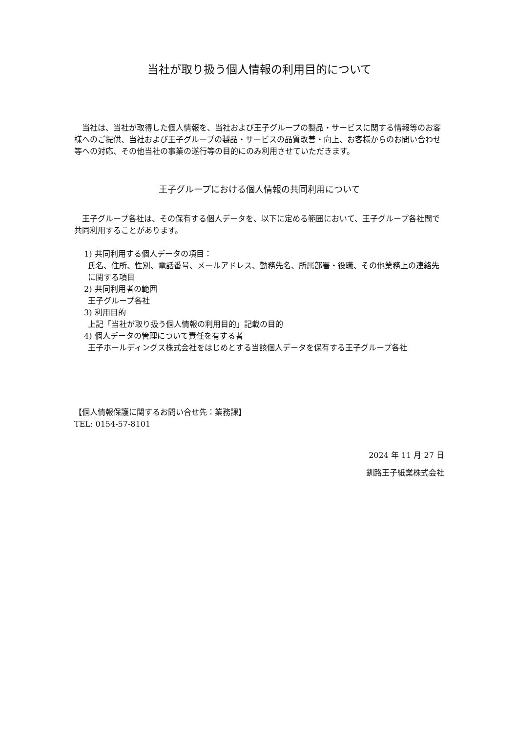当社が取り扱う個人情報の利用目的について
当社は、当社が取得した個人情報を、当社および王子グループの製品・サービスに関する情報等のお客様へのご提供、当社および王子グループの製品・サービスの品質改善・向上、お客様からのお問い合わせ等への対応、その他当社の事業の遂行等の目的にのみ利用させていただきます。
王子グループにおける個人情報の共同利用について
王子グループ各社は、その保有する個人データを、以下に定める範囲において、王子グループ各社間で共同利用することがあります。
1) 共同利用する個人データの項目：
氏名、住所、性別、電話番号、メールアドレス、勤務先名、所属部署・役職、その他業務上の連絡先に関する項目
2) 共同利用者の範囲
王子グループ各社
3) 利用目的
上記「当社が取り扱う個人情報の利用目的」記載の目的
4) 個人データの管理について責任を有する者
王子ホールディングス株式会社をはじめとする当該個人データを保有する王子グループ各社
【個人情報保護に関するお問い合せ先：業務課】
TEL: 0154-57-8101
2024 年 11 月 27 日
釧路王子紙業株式会社